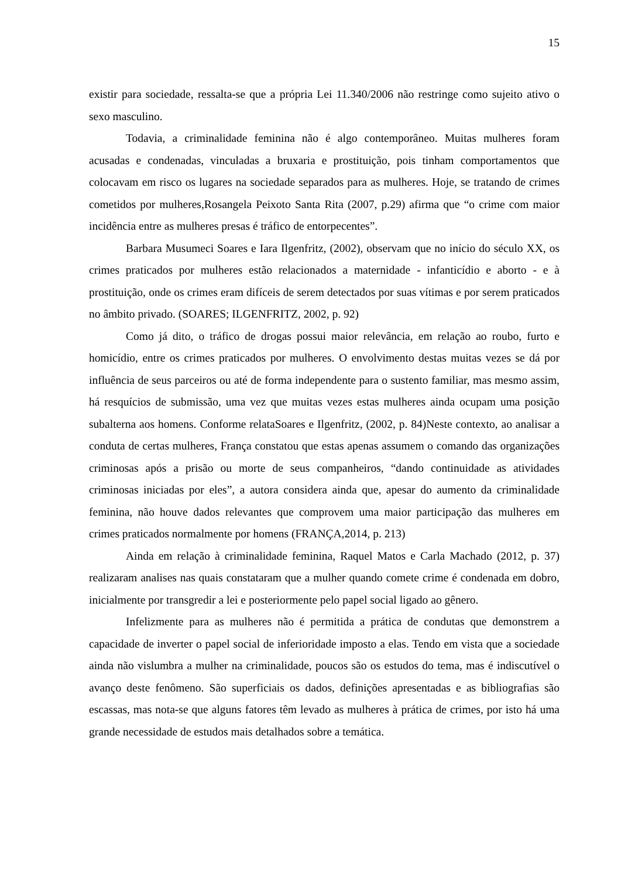15
existir para sociedade, ressalta-se que a própria Lei 11.340/2006 não restringe como sujeito ativo o sexo masculino.
Todavia, a criminalidade feminina não é algo contemporâneo. Muitas mulheres foram acusadas e condenadas, vinculadas a bruxaria e prostituição, pois tinham comportamentos que colocavam em risco os lugares na sociedade separados para as mulheres. Hoje, se tratando de crimes cometidos por mulheres,Rosangela Peixoto Santa Rita (2007, p.29) afirma que “o crime com maior incidência entre as mulheres presas é tráfico de entorpecentes”.
Barbara Musumeci Soares e Iara Ilgenfritz, (2002), observam que no início do século XX, os crimes praticados por mulheres estão relacionados a maternidade - infanticídio e aborto - e à prostituição, onde os crimes eram difíceis de serem detectados por suas vítimas e por serem praticados no âmbito privado. (SOARES; ILGENFRITZ, 2002, p. 92)
Como já dito, o tráfico de drogas possui maior relevância, em relação ao roubo, furto e homicídio, entre os crimes praticados por mulheres. O envolvimento destas muitas vezes se dá por influência de seus parceiros ou até de forma independente para o sustento familiar, mas mesmo assim, há resquícios de submissão, uma vez que muitas vezes estas mulheres ainda ocupam uma posição subalterna aos homens. Conforme relataSoares e Ilgenfritz, (2002, p. 84)Neste contexto, ao analisar a conduta de certas mulheres, França constatou que estas apenas assumem o comando das organizações criminosas após a prisão ou morte de seus companheiros, “dando continuidade as atividades criminosas iniciadas por eles”, a autora considera ainda que, apesar do aumento da criminalidade feminina, não houve dados relevantes que comprovem uma maior participação das mulheres em crimes praticados normalmente por homens (FRANÇA,2014, p. 213)
Ainda em relação à criminalidade feminina, Raquel Matos e Carla Machado (2012, p. 37) realizaram analises nas quais constataram que a mulher quando comete crime é condenada em dobro, inicialmente por transgredir a lei e posteriormente pelo papel social ligado ao gênero.
Infelizmente para as mulheres não é permitida a prática de condutas que demonstrem a capacidade de inverter o papel social de inferioridade imposto a elas. Tendo em vista que a sociedade ainda não vislumbra a mulher na criminalidade, poucos são os estudos do tema, mas é indiscutível o avanço deste fenômeno. São superficiais os dados, definições apresentadas e as bibliografias são escassas, mas nota-se que alguns fatores têm levado as mulheres à prática de crimes, por isto há uma grande necessidade de estudos mais detalhados sobre a temática.